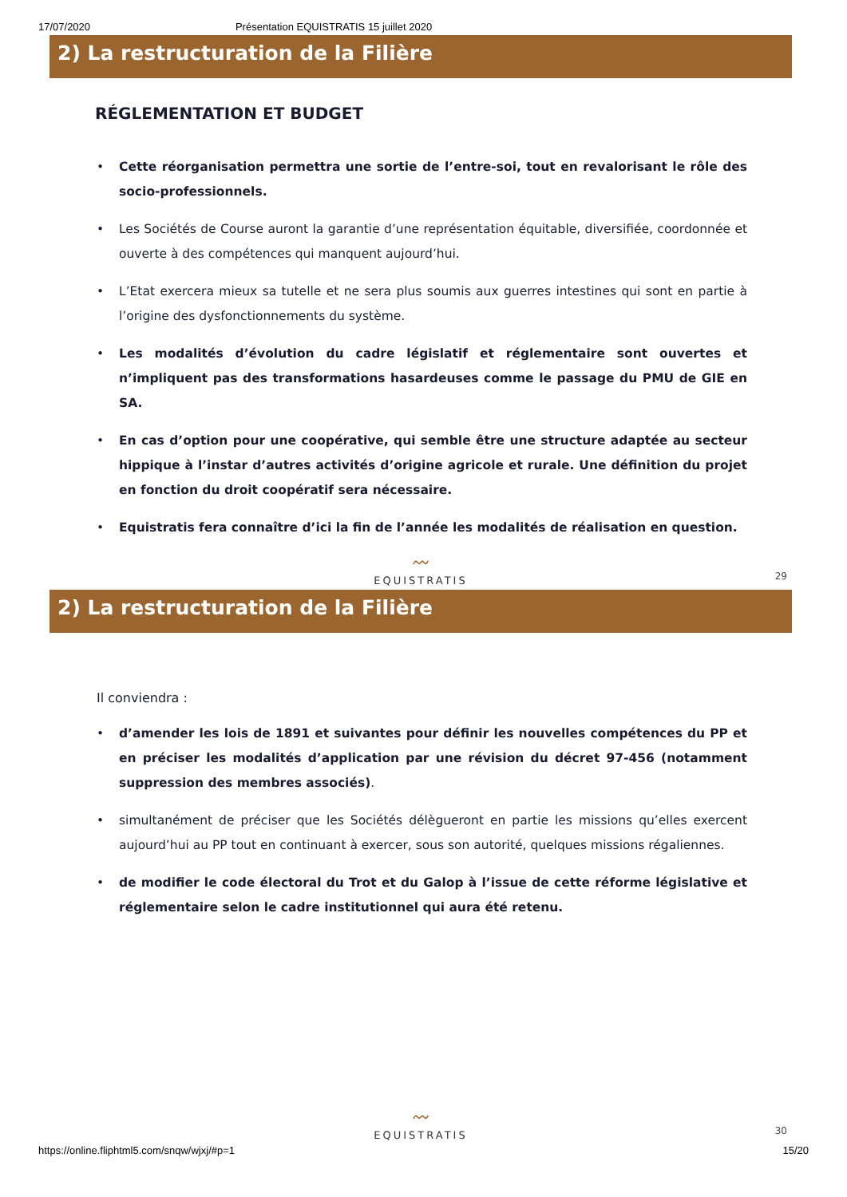17/07/2020 Présentation EQUISTRATIS 15 juillet 2020
2) La restructuration de la Filière
RÉGLEMENTATION ET BUDGET
Cette réorganisation permettra une sortie de l’entre-soi, tout en revalorisant le rôle des socio-professionnels.
Les Sociétés de Course auront la garantie d’une représentation équitable, diversifiée, coordonnée et ouverte à des compétences qui manquent aujourd’hui.
L’Etat exercera mieux sa tutelle et ne sera plus soumis aux guerres intestines qui sont en partie à l’origine des dysfonctionnements du système.
Les modalités d’évolution du cadre législatif et réglementaire sont ouvertes et n’impliquent pas des transformations hasardeuses comme le passage du PMU de GIE en SA.
En cas d’option pour une coopérative, qui semble être une structure adaptée au secteur hippique à l’instar d’autres activités d’origine agricole et rurale. Une définition du projet en fonction du droit coopératif sera nécessaire.
Equistratis fera connaître d’ici la fin de l’année les modalités de réalisation en question.
〰
EQUISTRATIS
29
2) La restructuration de la Filière
Il conviendra :
d’amender les lois de 1891 et suivantes pour définir les nouvelles compétences du PP et en préciser les modalités d’application par une révision du décret 97-456 (notamment suppression des membres associés).
simultanément de préciser que les Sociétés délègueront en partie les missions qu’elles exercent aujourd’hui au PP tout en continuant à exercer, sous son autorité, quelques missions régaliennes.
de modifier le code électoral du Trot et du Galop à l’issue de cette réforme législative et réglementaire selon le cadre institutionnel qui aura été retenu.
〰
EQUISTRATIS
30
https://online.fliphtml5.com/snqw/wjxj/#p=1 15/20